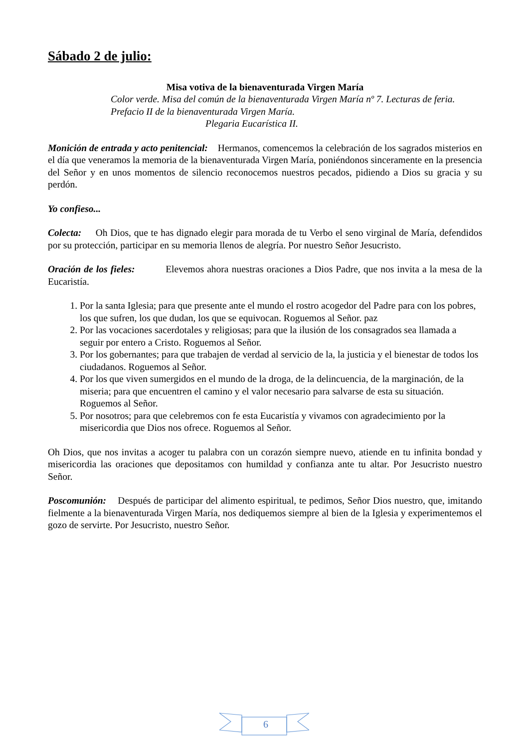Sábado 2 de julio:
Misa votiva de la bienaventurada Virgen María
Color verde. Misa del común de la bienaventurada Virgen María nº 7. Lecturas de feria.
Prefacio II de la bienaventurada Virgen María.
Plegaria Eucarística II.
Monición de entrada y acto penitencial: Hermanos, comencemos la celebración de los sagrados misterios en el día que veneramos la memoria de la bienaventurada Virgen María, poniéndonos sinceramente en la presencia del Señor y en unos momentos de silencio reconocemos nuestros pecados, pidiendo a Dios su gracia y su perdón.
Yo confieso...
Colecta: Oh Dios, que te has dignado elegir para morada de tu Verbo el seno virginal de María, defendidos por su protección, participar en su memoria llenos de alegría. Por nuestro Señor Jesucristo.
Oración de los fieles: Elevemos ahora nuestras oraciones a Dios Padre, que nos invita a la mesa de la Eucaristía.
1. Por la santa Iglesia; para que presente ante el mundo el rostro acogedor del Padre para con los pobres, los que sufren, los que dudan, los que se equivocan. Roguemos al Señor. paz
2. Por las vocaciones sacerdotales y religiosas; para que la ilusión de los consagrados sea llamada a seguir por entero a Cristo. Roguemos al Señor.
3. Por los gobernantes; para que trabajen de verdad al servicio de la, la justicia y el bienestar de todos los ciudadanos. Roguemos al Señor.
4. Por los que viven sumergidos en el mundo de la droga, de la delincuencia, de la marginación, de la miseria; para que encuentren el camino y el valor necesario para salvarse de esta su situación. Roguemos al Señor.
5. Por nosotros; para que celebremos con fe esta Eucaristía y vivamos con agradecimiento por la misericordia que Dios nos ofrece. Roguemos al Señor.
Oh Dios, que nos invitas a acoger tu palabra con un corazón siempre nuevo, atiende en tu infinita bondad y misericordia las oraciones que depositamos con humildad y confianza ante tu altar. Por Jesucristo nuestro Señor.
Poscomunión: Después de participar del alimento espiritual, te pedimos, Señor Dios nuestro, que, imitando fielmente a la bienaventurada Virgen María, nos dediquemos siempre al bien de la Iglesia y experimentemos el gozo de servirte. Por Jesucristo, nuestro Señor.
6